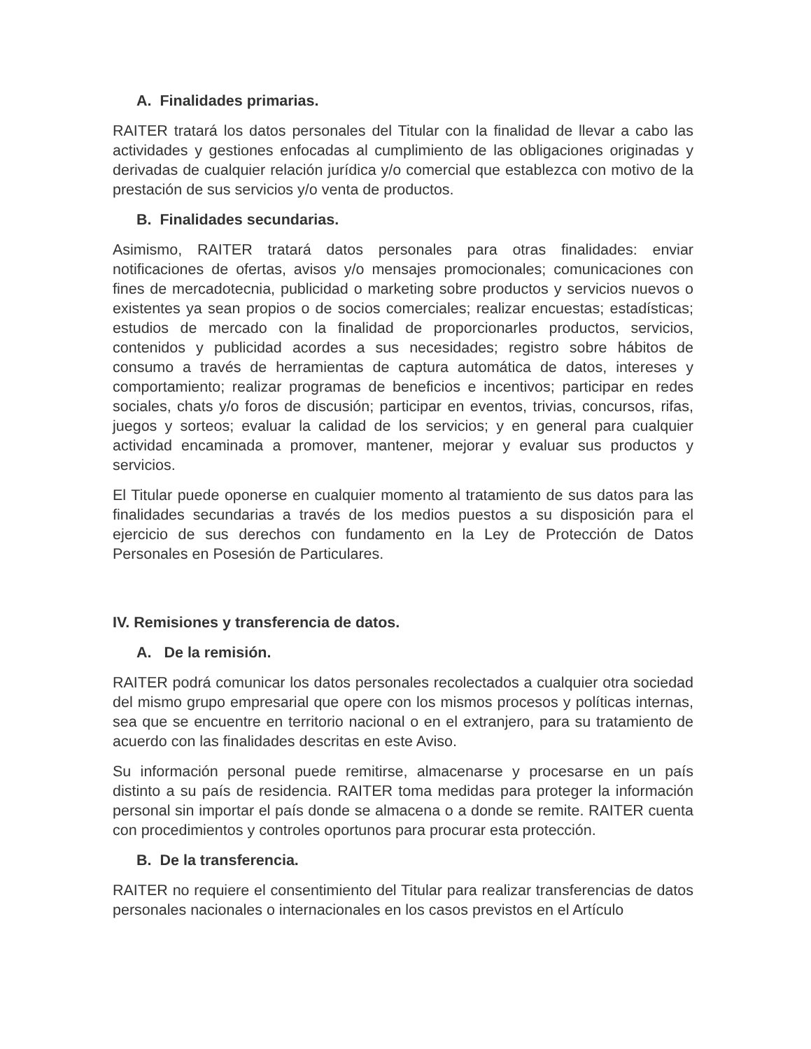A. Finalidades primarias.
RAITER tratará los datos personales del Titular con la finalidad de llevar a cabo las actividades y gestiones enfocadas al cumplimiento de las obligaciones originadas y derivadas de cualquier relación jurídica y/o comercial que establezca con motivo de la prestación de sus servicios y/o venta de productos.
B. Finalidades secundarias.
Asimismo, RAITER tratará datos personales para otras finalidades: enviar notificaciones de ofertas, avisos y/o mensajes promocionales; comunicaciones con fines de mercadotecnia, publicidad o marketing sobre productos y servicios nuevos o existentes ya sean propios o de socios comerciales; realizar encuestas; estadísticas; estudios de mercado con la finalidad de proporcionarles productos, servicios, contenidos y publicidad acordes a sus necesidades; registro sobre hábitos de consumo a través de herramientas de captura automática de datos, intereses y comportamiento; realizar programas de beneficios e incentivos; participar en redes sociales, chats y/o foros de discusión; participar en eventos, trivias, concursos, rifas, juegos y sorteos; evaluar la calidad de los servicios; y en general para cualquier actividad encaminada a promover, mantener, mejorar y evaluar sus productos y servicios.
El Titular puede oponerse en cualquier momento al tratamiento de sus datos para las finalidades secundarias a través de los medios puestos a su disposición para el ejercicio de sus derechos con fundamento en la Ley de Protección de Datos Personales en Posesión de Particulares.
IV. Remisiones y transferencia de datos.
A. De la remisión.
RAITER podrá comunicar los datos personales recolectados a cualquier otra sociedad del mismo grupo empresarial que opere con los mismos procesos y políticas internas, sea que se encuentre en territorio nacional o en el extranjero, para su tratamiento de acuerdo con las finalidades descritas en este Aviso.
Su información personal puede remitirse, almacenarse y procesarse en un país distinto a su país de residencia. RAITER toma medidas para proteger la información personal sin importar el país donde se almacena o a donde se remite. RAITER cuenta con procedimientos y controles oportunos para procurar esta protección.
B. De la transferencia.
RAITER no requiere el consentimiento del Titular para realizar transferencias de datos personales nacionales o internacionales en los casos previstos en el Artículo